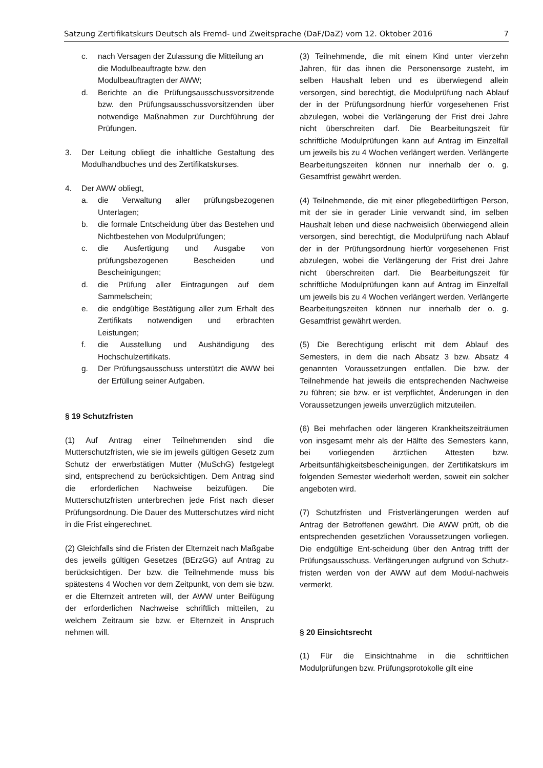Satzung Zertifikatskurs Deutsch als Fremd- und Zweitsprache (DaF/DaZ) vom 12. Oktober 2016 7
c. nach Versagen der Zulassung die Mitteilung an die Modulbeauftragte bzw. den Modulbeauftragten der AWW;
d. Berichte an die Prüfungsausschussvorsitzende bzw. den Prüfungsausschussvorsitzenden über notwendige Maßnahmen zur Durchführung der Prüfungen.
3. Der Leitung obliegt die inhaltliche Gestaltung des Modulhandbuches und des Zertifikatskurses.
4. Der AWW obliegt,
a. die Verwaltung aller prüfungsbezogenen Unterlagen;
b. die formale Entscheidung über das Bestehen und Nichtbestehen von Modulprüfungen;
c. die Ausfertigung und Ausgabe von prüfungsbezogenen Bescheiden und Bescheinigungen;
d. die Prüfung aller Eintragungen auf dem Sammelschein;
e. die endgültige Bestätigung aller zum Erhalt des Zertifikats notwendigen und erbrachten Leistungen;
f. die Ausstellung und Aushändigung des Hochschulzertifikats.
g. Der Prüfungsausschuss unterstützt die AWW bei der Erfüllung seiner Aufgaben.
§ 19 Schutzfristen
(1) Auf Antrag einer Teilnehmenden sind die Mutterschutzfristen, wie sie im jeweils gültigen Gesetz zum Schutz der erwerbstätigen Mutter (MuSchG) festgelegt sind, entsprechend zu berücksichtigen. Dem Antrag sind die erforderlichen Nachweise beizufügen. Die Mutterschutzfristen unterbrechen jede Frist nach dieser Prüfungsordnung. Die Dauer des Mutterschutzes wird nicht in die Frist eingerechnet.
(2) Gleichfalls sind die Fristen der Elternzeit nach Maßgabe des jeweils gültigen Gesetzes (BErzGG) auf Antrag zu berücksichtigen. Der bzw. die Teilnehmende muss bis spätestens 4 Wochen vor dem Zeitpunkt, von dem sie bzw. er die Elternzeit antreten will, der AWW unter Beifügung der erforderlichen Nachweise schriftlich mitteilen, zu welchem Zeitraum sie bzw. er Elternzeit in Anspruch nehmen will.
(3) Teilnehmende, die mit einem Kind unter vierzehn Jahren, für das ihnen die Personensorge zusteht, im selben Haushalt leben und es überwiegend allein versorgen, sind berechtigt, die Modulprüfung nach Ablauf der in der Prüfungsordnung hierfür vorgesehenen Frist abzulegen, wobei die Verlängerung der Frist drei Jahre nicht überschreiten darf. Die Bearbeitungszeit für schriftliche Modulprüfungen kann auf Antrag im Einzelfall um jeweils bis zu 4 Wochen verlängert werden. Verlängerte Bearbeitungszeiten können nur innerhalb der o. g. Gesamtfrist gewährt werden.
(4) Teilnehmende, die mit einer pflegebedürftigen Person, mit der sie in gerader Linie verwandt sind, im selben Haushalt leben und diese nachweislich überwiegend allein versorgen, sind berechtigt, die Modulprüfung nach Ablauf der in der Prüfungsordnung hierfür vorgesehenen Frist abzulegen, wobei die Verlängerung der Frist drei Jahre nicht überschreiten darf. Die Bearbeitungszeit für schriftliche Modulprüfungen kann auf Antrag im Einzelfall um jeweils bis zu 4 Wochen verlängert werden. Verlängerte Bearbeitungszeiten können nur innerhalb der o. g. Gesamtfrist gewährt werden.
(5) Die Berechtigung erlischt mit dem Ablauf des Semesters, in dem die nach Absatz 3 bzw. Absatz 4 genannten Voraussetzungen entfallen. Die bzw. der Teilnehmende hat jeweils die entsprechenden Nachweise zu führen; sie bzw. er ist verpflichtet, Änderungen in den Voraussetzungen jeweils unverzüglich mitzuteilen.
(6) Bei mehrfachen oder längeren Krankheitszeiträumen von insgesamt mehr als der Hälfte des Semesters kann, bei vorliegenden ärztlichen Attesten bzw. Arbeitsunfähigkeitsbescheinigungen, der Zertifikatskurs im folgenden Semester wiederholt werden, soweit ein solcher angeboten wird.
(7) Schutzfristen und Fristverlängerungen werden auf Antrag der Betroffenen gewährt. Die AWW prüft, ob die entsprechenden gesetzlichen Voraussetzungen vorliegen. Die endgültige Ent-scheidung über den Antrag trifft der Prüfungsausschuss. Verlängerungen aufgrund von Schutz-fristen werden von der AWW auf dem Modul-nachweis vermerkt.
§ 20 Einsichtsrecht
(1) Für die Einsichtnahme in die schriftlichen Modulprüfungen bzw. Prüfungsprotokolle gilt eine